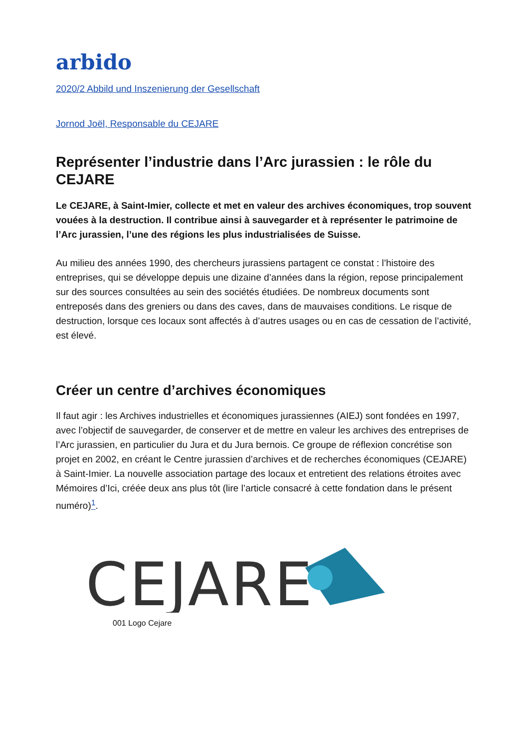arbido
2020/2 Abbild und Inszenierung der Gesellschaft
Jornod Joël, Responsable du CEJARE
Représenter l’industrie dans l’Arc jurassien : le rôle du CEJARE
Le CEJARE, à Saint-Imier, collecte et met en valeur des archives économiques, trop souvent vouées à la destruction. Il contribue ainsi à sauvegarder et à représenter le patrimoine de l’Arc jurassien, l’une des régions les plus industrialisées de Suisse.
Au milieu des années 1990, des chercheurs jurassiens partagent ce constat : l’histoire des entreprises, qui se développe depuis une dizaine d’années dans la région, repose principalement sur des sources consultées au sein des sociétés étudiées. De nombreux documents sont entreposés dans des greniers ou dans des caves, dans de mauvaises conditions. Le risque de destruction, lorsque ces locaux sont affectés à d’autres usages ou en cas de cessation de l’activité, est élevé.
Créer un centre d’archives économiques
Il faut agir : les Archives industrielles et économiques jurassiennes (AIEJ) sont fondées en 1997, avec l’objectif de sauvegarder, de conserver et de mettre en valeur les archives des entreprises de l’Arc jurassien, en particulier du Jura et du Jura bernois. Ce groupe de réflexion concrétise son projet en 2002, en créant le Centre jurassien d’archives et de recherches économiques (CEJARE) à Saint-Imier. La nouvelle association partage des locaux et entretient des relations étroites avec Mémoires d’Ici, créée deux ans plus tôt (lire l’article consacré à cette fondation dans le présent numéro)<sup>1</sup>.
CEJARE
001 Logo Cejare